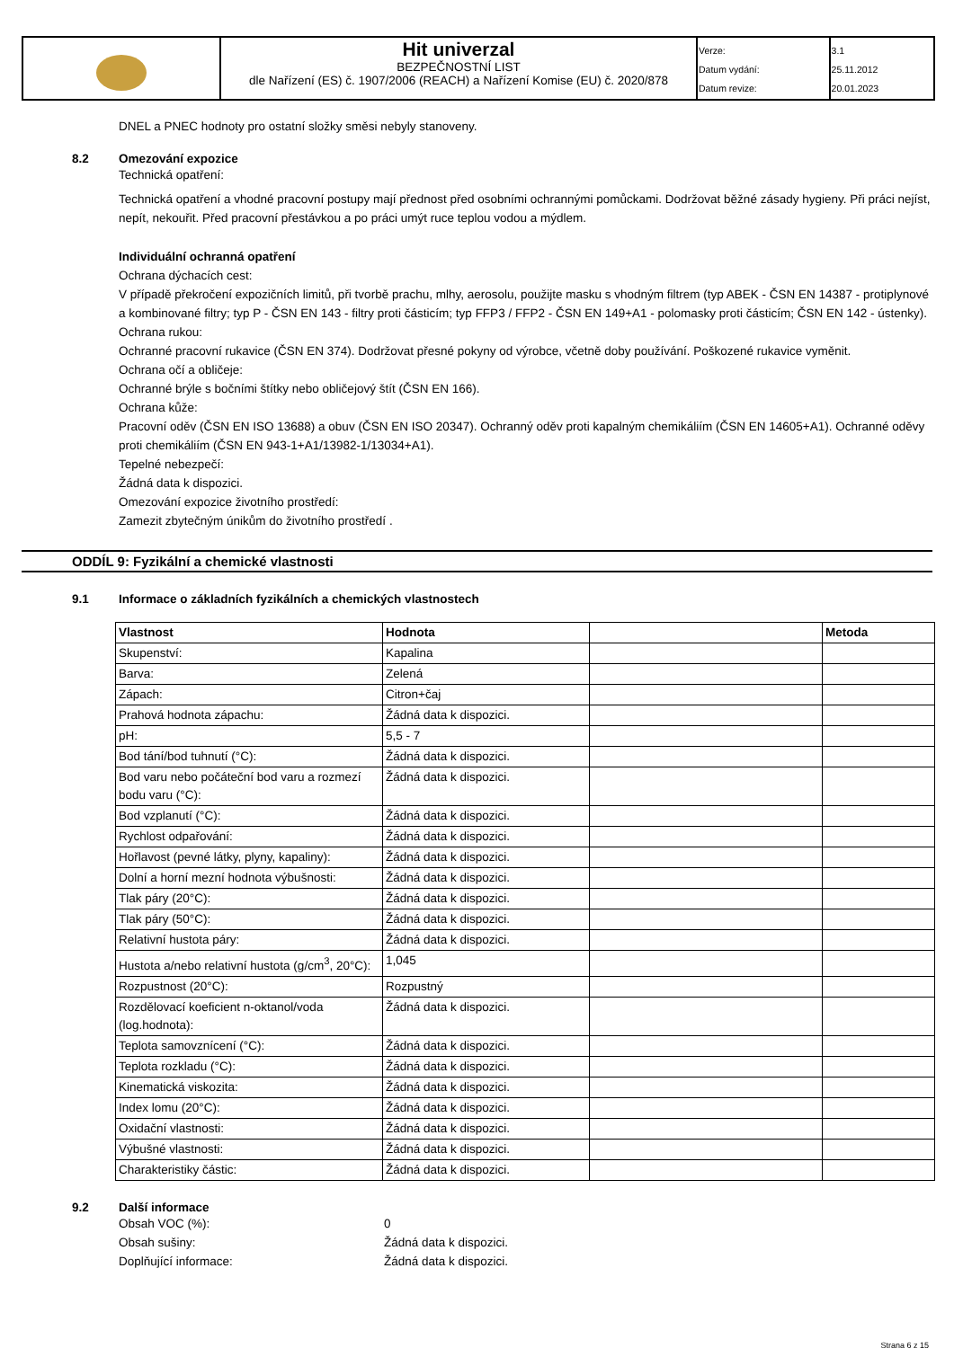| | Hit univerzal BEZPEČNOSTNÍ LIST dle Nařízení (ES) č. 1907/2006 (REACH) a Nařízení Komise (EU) č. 2020/878 | Verze: | 3.1 |
| | | Datum vydání: | 25.11.2012 |
| | | Datum revize: | 20.01.2023 |
DNEL a PNEC hodnoty pro ostatní složky směsi nebyly stanoveny.
8.2 Omezování expozice
Technická opatření:
Technická opatření a vhodné pracovní postupy mají přednost před osobními ochrannými pomůckami. Dodržovat běžné zásady hygieny. Při práci nejíst, nepít, nekouřit. Před pracovní přestávkou a po práci umýt ruce teplou vodou a mýdlem.
Individuální ochranná opatření
Ochrana dýchacích cest:
V případě překročení expozičních limitů, při tvorbě prachu, mlhy, aerosolu, použijte masku s vhodným filtrem (typ ABEK - ČSN EN 14387 - protiplynové a kombinované filtry; typ P - ČSN EN 143 - filtry proti částicím; typ FFP3 / FFP2 - ČSN EN 149+A1 - polomasky proti částicím; ČSN EN 142 - ústenky).
Ochrana rukou:
Ochranné pracovní rukavice (ČSN EN 374). Dodržovat přesné pokyny od výrobce, včetně doby používání. Poškozené rukavice vyměnit.
Ochrana očí a obličeje:
Ochranné brýle s bočními štítky nebo obličejový štít (ČSN EN 166).
Ochrana kůže:
Pracovní oděv (ČSN EN ISO 13688) a obuv (ČSN EN ISO 20347). Ochranný oděv proti kapalným chemikáliím (ČSN EN 14605+A1). Ochranné oděvy proti chemikáliím (ČSN EN 943-1+A1/13982-1/13034+A1).
Tepelné nebezpečí:
Žádná data k dispozici.
Omezování expozice životního prostředí:
Zamezit zbytečným únikům do životního prostředí .
ODDÍL 9: Fyzikální a chemické vlastnosti
9.1 Informace o základních fyzikálních a chemických vlastnostech
| Vlastnost | Hodnota | | Metoda |
| --- | --- | --- | --- |
| Skupenství: | Kapalina | | |
| Barva: | Zelená | | |
| Zápach: | Citron+čaj | | |
| Prahová hodnota zápachu: | Žádná data k dispozici. | | |
| pH: | 5,5 - 7 | | |
| Bod tání/bod tuhnutí (°C): | Žádná data k dispozici. | | |
| Bod varu nebo počáteční bod varu a rozmezí bodu varu (°C): | Žádná data k dispozici. | | |
| Bod vzplanutí (°C): | Žádná data k dispozici. | | |
| Rychlost odpařování: | Žádná data k dispozici. | | |
| Hořlavost (pevné látky, plyny, kapaliny): | Žádná data k dispozici. | | |
| Dolní a horní mezní hodnota výbušnosti: | Žádná data k dispozici. | | |
| Tlak páry (20°C): | Žádná data k dispozici. | | |
| Tlak páry (50°C): | Žádná data k dispozici. | | |
| Relativní hustota páry: | Žádná data k dispozici. | | |
| Hustota a/nebo relativní hustota (g/cm<sup>3</sup>, 20°C): | 1,045 | | |
| Rozpustnost (20°C): | Rozpustný | | |
| Rozdělovací koeficient n-oktanol/voda (log.hodnota): | Žádná data k dispozici. | | |
| Teplota samovznícení (°C): | Žádná data k dispozici. | | |
| Teplota rozkladu (°C): | Žádná data k dispozici. | | |
| Kinematická viskozita: | Žádná data k dispozici. | | |
| Index lomu (20°C): | Žádná data k dispozici. | | |
| Oxidační vlastnosti: | Žádná data k dispozici. | | |
| Výbušné vlastnosti: | Žádná data k dispozici. | | |
| Charakteristiky částic: | Žádná data k dispozici. | | |
9.2 Další informace
Obsah VOC (%): 0
Obsah sušiny: Žádná data k dispozici.
Doplňující informace: Žádná data k dispozici.
Strana 6 z 15